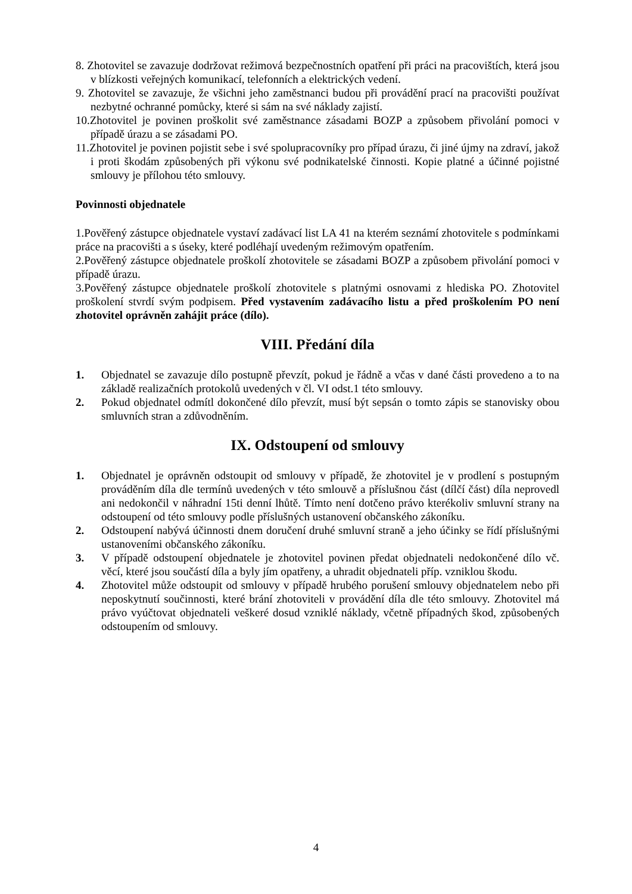8. Zhotovitel se zavazuje dodržovat režimová bezpečnostních opatření při práci na pracovištích, která jsou v blízkosti veřejných komunikací, telefonních a elektrických vedení.
9. Zhotovitel se zavazuje, že všichni jeho zaměstnanci budou při provádění prací na pracovišti používat nezbytné ochranné pomůcky, které si sám na své náklady zajistí.
10.Zhotovitel je povinen proškolit své zaměstnance zásadami BOZP a způsobem přivolání pomoci v případě úrazu a se zásadami PO.
11.Zhotovitel je povinen pojistit sebe i své spolupracovníky pro případ úrazu, či jiné újmy na zdraví, jakož i proti škodám způsobených při výkonu své podnikatelské činnosti. Kopie platné a účinné pojistné smlouvy je přílohou této smlouvy.
Povinnosti objednatele
1.Pověřený zástupce objednatele vystaví zadávací list LA 41 na kterém seznámí zhotovitele s podmínkami práce na pracovišti a s úseky, které podléhají uvedeným režimovým opatřením.
2.Pověřený zástupce objednatele proškolí zhotovitele se zásadami BOZP a způsobem přivolání pomoci v případě úrazu.
3.Pověřený zástupce objednatele proškolí zhotovitele s platnými osnovami z hlediska PO. Zhotovitel proškolení stvrdí svým podpisem. Před vystavením zadávacího listu a před proškolením PO není zhotovitel oprávněn zahájit práce (dílo).
VIII. Předání díla
1. Objednatel se zavazuje dílo postupně převzít, pokud je řádně a včas v dané části provedeno a to na základě realizačních protokolů uvedených v čl. VI odst.1 této smlouvy.
2. Pokud objednatel odmítl dokončené dílo převzít, musí být sepsán o tomto zápis se stanovisky obou smluvních stran a zdůvodněním.
IX. Odstoupení od smlouvy
1. Objednatel je oprávněn odstoupit od smlouvy v případě, že zhotovitel je v prodlení s postupným prováděním díla dle termínů uvedených v této smlouvě a příslušnou část (dílčí část) díla neprovedl ani nedokončil v náhradní 15ti denní lhůtě. Tímto není dotčeno právo kterékoliv smluvní strany na odstoupení od této smlouvy podle příslušných ustanovení občanského zákoníku.
2. Odstoupení nabývá účinnosti dnem doručení druhé smluvní straně a jeho účinky se řídí příslušnými ustanoveními občanského zákoníku.
3. V případě odstoupení objednatele je zhotovitel povinen předat objednateli nedokončené dílo vč. věcí, které jsou součástí díla a byly jím opatřeny, a uhradit objednateli příp. vzniklou škodu.
4. Zhotovitel může odstoupit od smlouvy v případě hrubého porušení smlouvy objednatelem nebo při neposkytnutí součinnosti, které brání zhotoviteli v provádění díla dle této smlouvy. Zhotovitel má právo vyúčtovat objednateli veškeré dosud vzniklé náklady, včetně případných škod, způsobených odstoupením od smlouvy.
4